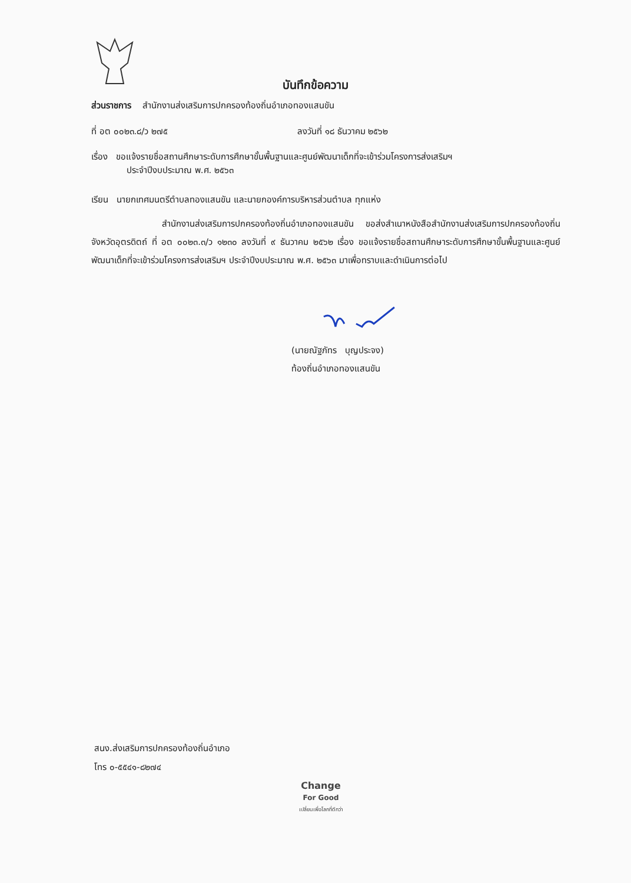บันทึกข้อความ
ส่วนราชการ สำนักงานส่งเสริมการปกครองท้องถิ่นอำเภอทองแสนขัน
ที่ อต ๐๐๒๓.๘/ว ๒๗๕ ลงวันที่ ๑๘ ธันวาคม ๒๕๖๒
เรื่อง ขอแจ้งรายชื่อสถานศึกษาระดับการศึกษาขั้นพื้นฐานและศูนย์พัฒนาเด็กที่จะเข้าร่วมโครงการส่งเสริมฯ
ประจำปีงบประมาณ พ.ศ. ๒๕๖๓
เรียน นายกเทศมนตรีตำบลทองแสนขัน และนายกองค์การบริหารส่วนตำบล ทุกแห่ง
สำนักงานส่งเสริมการปกครองท้องถิ่นอำเภอทองแสนขัน ขอส่งสำเนาหนังสือสำนักงานส่งเสริมการปกครองท้องถิ่นจังหวัดอุตรดิตถ์ ที่ อต ๐๐๒๓.๓/ว ๑๒๓๐ ลงวันที่ ๙ ธันวาคม ๒๕๖๒ เรื่อง ขอแจ้งรายชื่อสถานศึกษาระดับการศึกษาขั้นพื้นฐานและศูนย์พัฒนาเด็กที่จะเข้าร่วมโครงการส่งเสริมฯ ประจำปีงบประมาณ พ.ศ. ๒๕๖๓ มาเพื่อทราบและดำเนินการต่อไป
(นายณัฐภัทร บุญประจง)
ท้องถิ่นอำเภอทองแสนขัน
สนง.ส่งเสริมการปกครองท้องถิ่นอำเภอ
โทร ๐-๕๕๔๑-๘๒๗๔
Change
For Good
เปลี่ยนเพื่อโลกที่ดีกว่า